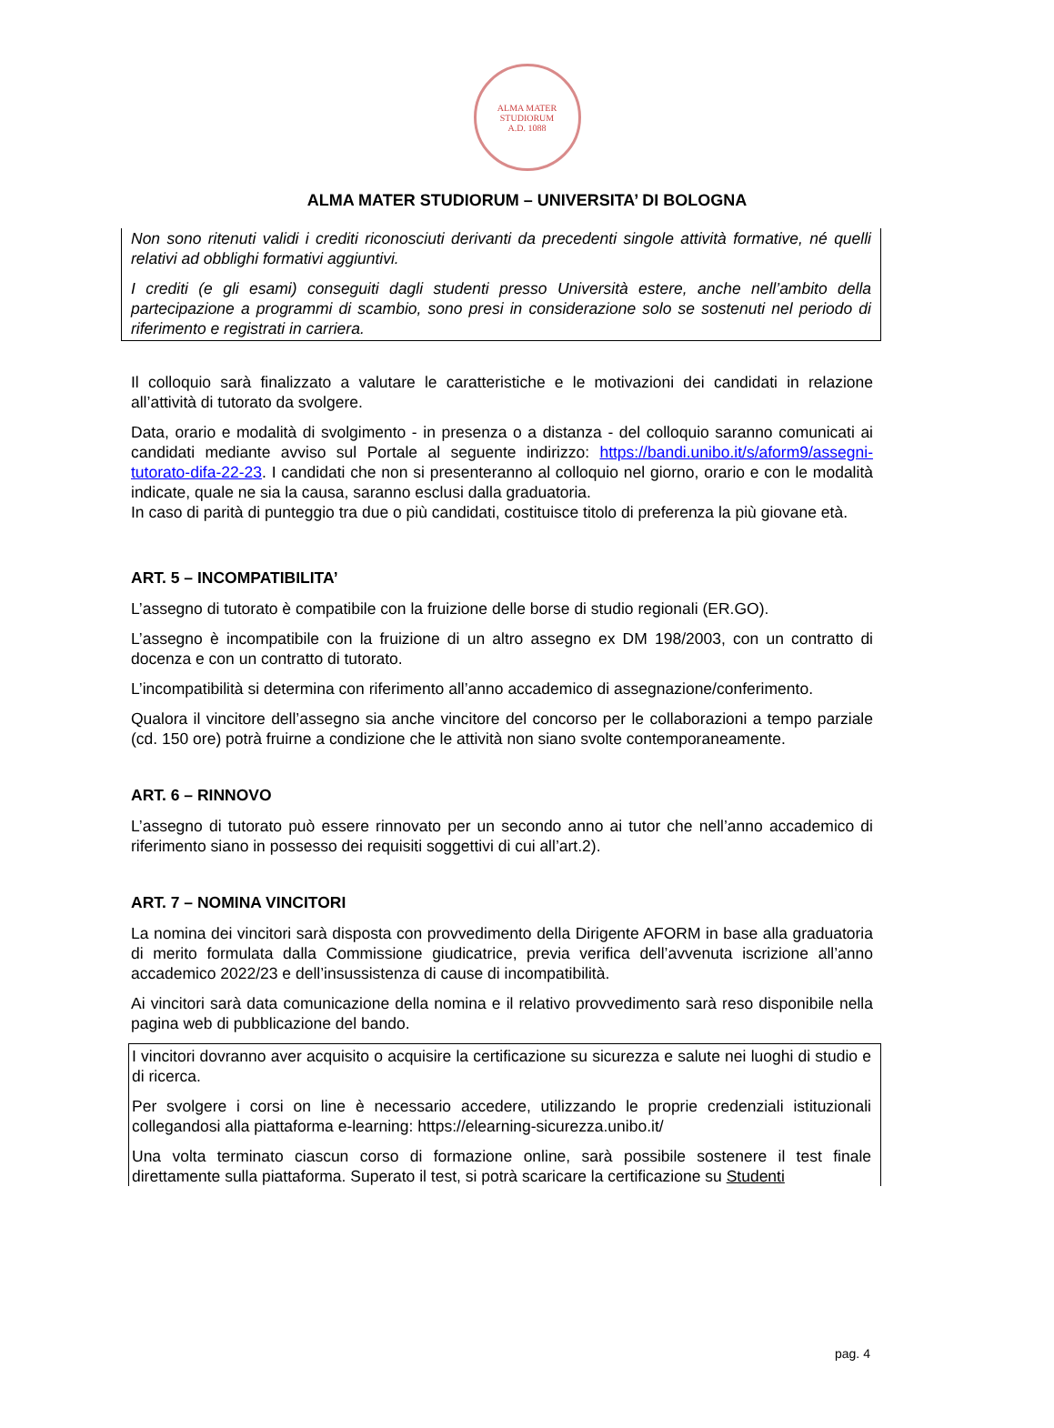ALMA MATER STUDIORUM
A.D. 1088
ALMA MATER STUDIORUM – UNIVERSITA’ DI BOLOGNA
Non sono ritenuti validi i crediti riconosciuti derivanti da precedenti singole attività formative, né quelli relativi ad obblighi formativi aggiuntivi.
I crediti (e gli esami) conseguiti dagli studenti presso Università estere, anche nell’ambito della partecipazione a programmi di scambio, sono presi in considerazione solo se sostenuti nel periodo di riferimento e registrati in carriera.
Il colloquio sarà finalizzato a valutare le caratteristiche e le motivazioni dei candidati in relazione all’attività di tutorato da svolgere.
Data, orario e modalità di svolgimento - in presenza o a distanza - del colloquio saranno comunicati ai candidati mediante avviso sul Portale al seguente indirizzo: https://bandi.unibo.it/s/aform9/assegni-tutorato-difa-22-23. I candidati che non si presenteranno al colloquio nel giorno, orario e con le modalità indicate, quale ne sia la causa, saranno esclusi dalla graduatoria.
In caso di parità di punteggio tra due o più candidati, costituisce titolo di preferenza la più giovane età.
ART. 5 – INCOMPATIBILITA’
L’assegno di tutorato è compatibile con la fruizione delle borse di studio regionali (ER.GO).
L’assegno è incompatibile con la fruizione di un altro assegno ex DM 198/2003, con un contratto di docenza e con un contratto di tutorato.
L’incompatibilità si determina con riferimento all’anno accademico di assegnazione/conferimento.
Qualora il vincitore dell’assegno sia anche vincitore del concorso per le collaborazioni a tempo parziale (cd. 150 ore) potrà fruirne a condizione che le attività non siano svolte contemporaneamente.
ART. 6 – RINNOVO
L’assegno di tutorato può essere rinnovato per un secondo anno ai tutor che nell’anno accademico di riferimento siano in possesso dei requisiti soggettivi di cui all’art.2).
ART. 7 – NOMINA VINCITORI
La nomina dei vincitori sarà disposta con provvedimento della Dirigente AFORM in base alla graduatoria di merito formulata dalla Commissione giudicatrice, previa verifica dell’avvenuta iscrizione all’anno accademico 2022/23 e dell’insussistenza di cause di incompatibilità.
Ai vincitori sarà data comunicazione della nomina e il relativo provvedimento sarà reso disponibile nella pagina web di pubblicazione del bando.
I vincitori dovranno aver acquisito o acquisire la certificazione su sicurezza e salute nei luoghi di studio e di ricerca.
Per svolgere i corsi on line è necessario accedere, utilizzando le proprie credenziali istituzionali collegandosi alla piattaforma e-learning: https://elearning-sicurezza.unibo.it/
Una volta terminato ciascun corso di formazione online, sarà possibile sostenere il test finale direttamente sulla piattaforma. Superato il test, si potrà scaricare la certificazione su Studenti
pag. 4